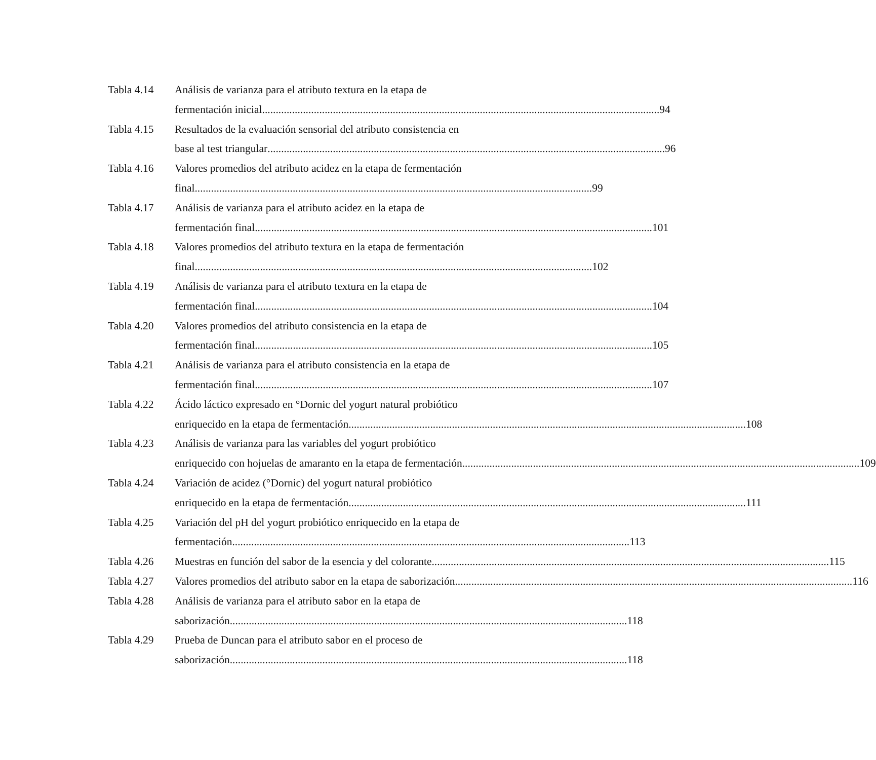Tabla 4.14 Análisis de varianza para el atributo textura en la etapa de
fermentación inicial 94
Tabla 4.15 Resultados de la evaluación sensorial del atributo consistencia en
base al test triangular 96
Tabla 4.16 Valores promedios del atributo acidez en la etapa de fermentación
final 99
Tabla 4.17 Análisis de varianza para el atributo acidez en la etapa de
fermentación final 101
Tabla 4.18 Valores promedios del atributo textura en la etapa de fermentación
final 102
Tabla 4.19 Análisis de varianza para el atributo textura en la etapa de
fermentación final 104
Tabla 4.20 Valores promedios del atributo consistencia en la etapa de
fermentación final 105
Tabla 4.21 Análisis de varianza para el atributo consistencia en la etapa de
fermentación final 107
Tabla 4.22 Ácido láctico expresado en °Dornic del yogurt natural probiótico
enriquecido en la etapa de fermentación 108
Tabla 4.23 Análisis de varianza para las variables del yogurt probiótico
enriquecido con hojuelas de amaranto en la etapa de fermentación 109
Tabla 4.24 Variación de acidez (°Dornic) del yogurt natural probiótico
enriquecido en la etapa de fermentación 111
Tabla 4.25 Variación del pH del yogurt probiótico enriquecido en la etapa de
fermentación 113
Tabla 4.26 Muestras en función del sabor de la esencia y del colorante 115
Tabla 4.27 Valores promedios del atributo sabor en la etapa de saborización 116
Tabla 4.28 Análisis de varianza para el atributo sabor en la etapa de
saborización 118
Tabla 4.29 Prueba de Duncan para el atributo sabor en el proceso de
saborización 118